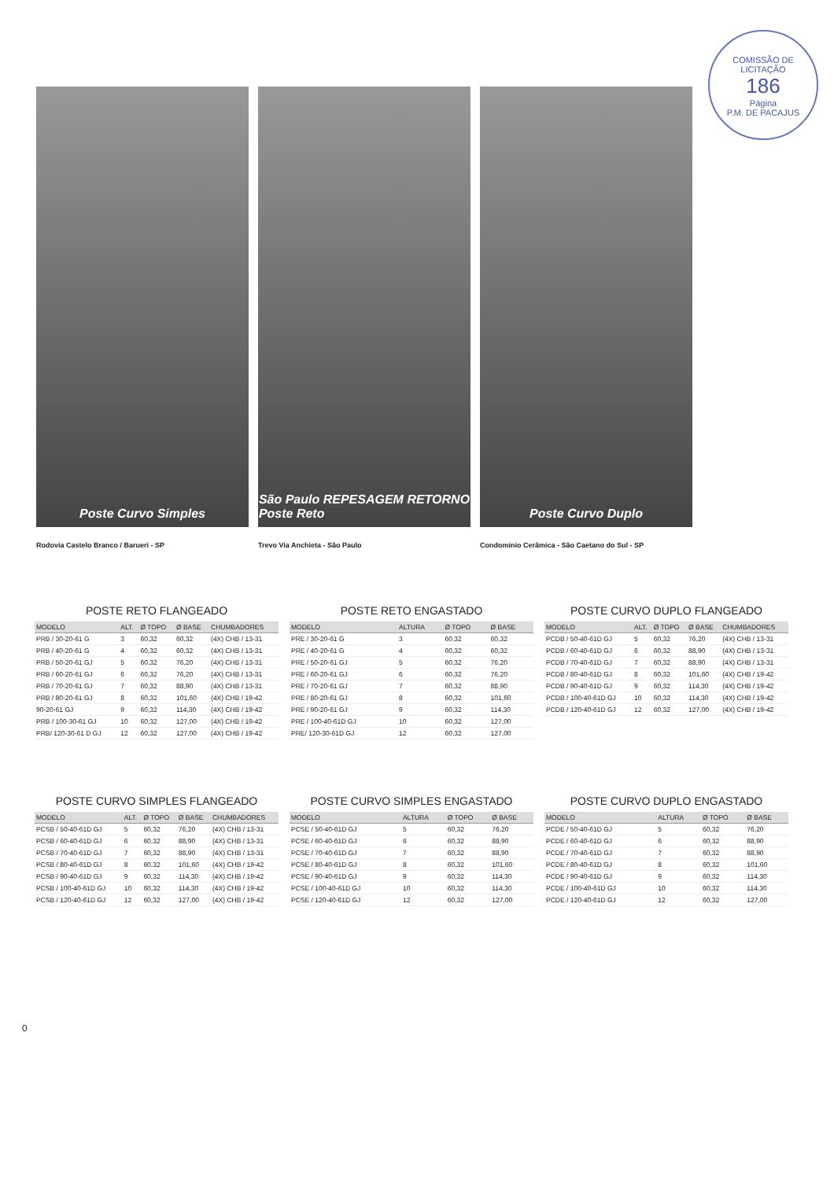COMISSÃO DE LICITAÇÃO
186
Página
P.M. DE PACAJUS
Poste Curvo Simples
Rodovia Castelo Branco / Barueri - SP
São Paulo REPESAGEM RETORNO
Poste Reto
Trevo Via Anchieta - São Paulo
Poste Curvo Duplo
Condomínio Cerâmica - São Caetano do Sul - SP
POSTE RETO FLANGEADO
| MODELO | ALT. | Ø TOPO | Ø BASE | CHUMBADORES |
| --- | --- | --- | --- | --- |
| PRB / 30-20-61 G | 3 | 60,32 | 60,32 | (4X) CHB / 13-31 |
| PRB / 40-20-61 G | 4 | 60,32 | 60,32 | (4X) CHB / 13-31 |
| PRB / 50-20-61 GJ | 5 | 60,32 | 76,20 | (4X) CHB / 13-31 |
| PRB / 60-20-61 GJ | 6 | 60,32 | 76,20 | (4X) CHB / 13-31 |
| PRB / 70-20-61 GJ | 7 | 60,32 | 88,90 | (4X) CHB / 13-31 |
| PRB / 80-20-61 GJ | 8 | 60,32 | 101,60 | (4X) CHB / 19-42 |
| 90-20-61 GJ | 9 | 60,32 | 114,30 | (4X) CHB / 19-42 |
| PRB / 100-30-61 GJ | 10 | 60,32 | 127,00 | (4X) CHB / 19-42 |
| PRB/ 120-30-61 D GJ | 12 | 60,32 | 127,00 | (4X) CHB / 19-42 |
POSTE RETO ENGASTADO
| MODELO | ALTURA | Ø TOPO | Ø BASE |
| --- | --- | --- | --- |
| PRE / 30-20-61 G | 3 | 60,32 | 60,32 |
| PRE / 40-20-61 G | 4 | 60,32 | 60,32 |
| PRE / 50-20-61 GJ | 5 | 60,32 | 76,20 |
| PRE / 60-20-61 GJ | 6 | 60,32 | 76,20 |
| PRE / 70-20-61 GJ | 7 | 60,32 | 88,90 |
| PRE / 80-20-61 GJ | 8 | 60,32 | 101,60 |
| PRE / 90-20-61 GJ | 9 | 60,32 | 114,30 |
| PRE / 100-40-61D GJ | 10 | 60,32 | 127,00 |
| PRE/ 120-30-61D GJ | 12 | 60,32 | 127,00 |
POSTE CURVO DUPLO FLANGEADO
| MODELO | ALT. | Ø TOPO | Ø BASE | CHUMBADORES |
| --- | --- | --- | --- | --- |
| PCDB / 50-40-61D GJ | 5 | 60,32 | 76,20 | (4X) CHB / 13-31 |
| PCDB / 60-40-61D GJ | 6 | 60,32 | 88,90 | (4X) CHB / 13-31 |
| PCDB / 70-40-61D GJ | 7 | 60,32 | 88,90 | (4X) CHB / 13-31 |
| PCDB / 80-40-61D GJ | 8 | 60,32 | 101,60 | (4X) CHB / 19-42 |
| PCDB / 90-40-61D GJ | 9 | 60,32 | 114,30 | (4X) CHB / 19-42 |
| PCDB / 100-40-61D GJ | 10 | 60,32 | 114,30 | (4X) CHB / 19-42 |
| PCDB / 120-40-61D GJ | 12 | 60,32 | 127,00 | (4X) CHB / 19-42 |
POSTE CURVO SIMPLES FLANGEADO
| MODELO | ALT. | Ø TOPO | Ø BASE | CHUMBADORES |
| --- | --- | --- | --- | --- |
| PCSB / 50-40-61D GJ | 5 | 60,32 | 76,20 | (4X) CHB / 13-31 |
| PCSB / 60-40-61D GJ | 6 | 60,32 | 88,90 | (4X) CHB / 13-31 |
| PCSB / 70-40-61D GJ | 7 | 60,32 | 88,90 | (4X) CHB / 13-31 |
| PCSB / 80-40-61D GJ | 8 | 60,32 | 101,60 | (4X) CHB / 19-42 |
| PCSB / 90-40-61D GJ | 9 | 60,32 | 114,30 | (4X) CHB / 19-42 |
| PCSB / 100-40-61D GJ | 10 | 60,32 | 114,30 | (4X) CHB / 19-42 |
| PCSB / 120-40-61D GJ | 12 | 60,32 | 127,00 | (4X) CHB / 19-42 |
POSTE CURVO SIMPLES ENGASTADO
| MODELO | ALTURA | Ø TOPO | Ø BASE |
| --- | --- | --- | --- |
| PCSE / 50-40-61D GJ | 5 | 60,32 | 76,20 |
| PCSE / 60-40-61D GJ | 6 | 60,32 | 88,90 |
| PCSE / 70-40-61D GJ | 7 | 60,32 | 88,90 |
| PCSE / 80-40-61D GJ | 8 | 60,32 | 101,60 |
| PCSE / 90-40-61D GJ | 9 | 60,32 | 114,30 |
| PCSE / 100-40-61D GJ | 10 | 60,32 | 114,30 |
| PCSE / 120-40-61D GJ | 12 | 60,32 | 127,00 |
POSTE CURVO DUPLO ENGASTADO
| MODELO | ALTURA | Ø TOPO | Ø BASE |
| --- | --- | --- | --- |
| PCDE / 50-40-61D GJ | 5 | 60,32 | 76,20 |
| PCDE / 60-40-61D GJ | 6 | 60,32 | 88,90 |
| PCDE / 70-40-61D GJ | 7 | 60,32 | 88,90 |
| PCDE / 80-40-61D GJ | 8 | 60,32 | 101,60 |
| PCDE / 90-40-61D GJ | 9 | 60,32 | 114,30 |
| PCDE / 100-40-61D GJ | 10 | 60,32 | 114,30 |
| PCDE / 120-40-61D GJ | 12 | 60,32 | 127,00 |
0